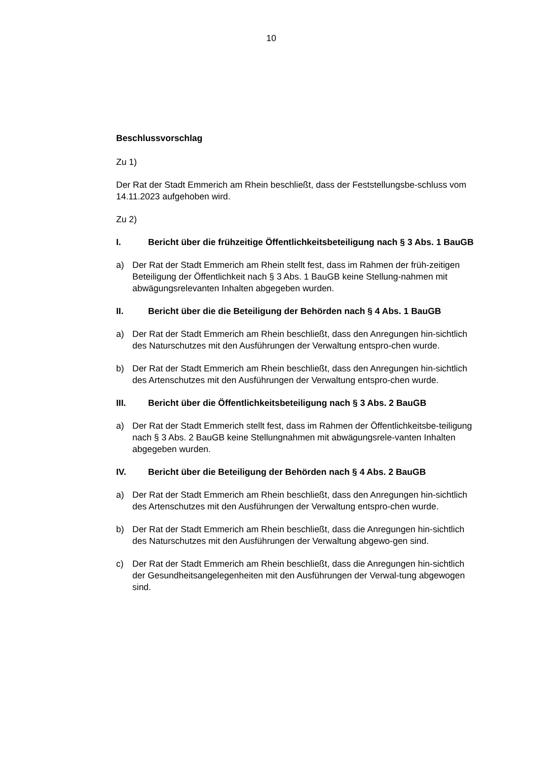10
Beschlussvorschlag
Zu 1)
Der Rat der Stadt Emmerich am Rhein beschließt, dass der Feststellungsbe-schluss vom 14.11.2023 aufgehoben wird.
Zu 2)
I. Bericht über die frühzeitige Öffentlichkeitsbeteiligung nach § 3 Abs. 1 BauGB
a) Der Rat der Stadt Emmerich am Rhein stellt fest, dass im Rahmen der früh-zeitigen Beteiligung der Öffentlichkeit nach § 3 Abs. 1 BauGB keine Stellung-nahmen mit abwägungsrelevanten Inhalten abgegeben wurden.
II. Bericht über die die Beteiligung der Behörden nach § 4 Abs. 1 BauGB
a) Der Rat der Stadt Emmerich am Rhein beschließt, dass den Anregungen hin-sichtlich des Naturschutzes mit den Ausführungen der Verwaltung entspro-chen wurde.
b) Der Rat der Stadt Emmerich am Rhein beschließt, dass den Anregungen hin-sichtlich des Artenschutzes mit den Ausführungen der Verwaltung entspro-chen wurde.
III. Bericht über die Öffentlichkeitsbeteiligung nach § 3 Abs. 2 BauGB
a) Der Rat der Stadt Emmerich stellt fest, dass im Rahmen der Öffentlichkeitsbe-teiligung nach § 3 Abs. 2 BauGB keine Stellungnahmen mit abwägungsrele-vanten Inhalten abgegeben wurden.
IV. Bericht über die Beteiligung der Behörden nach § 4 Abs. 2 BauGB
a) Der Rat der Stadt Emmerich am Rhein beschließt, dass den Anregungen hin-sichtlich des Artenschutzes mit den Ausführungen der Verwaltung entspro-chen wurde.
b) Der Rat der Stadt Emmerich am Rhein beschließt, dass die Anregungen hin-sichtlich des Naturschutzes mit den Ausführungen der Verwaltung abgewo-gen sind.
c) Der Rat der Stadt Emmerich am Rhein beschließt, dass die Anregungen hin-sichtlich der Gesundheitsangelegenheiten mit den Ausführungen der Verwal-tung abgewogen sind.